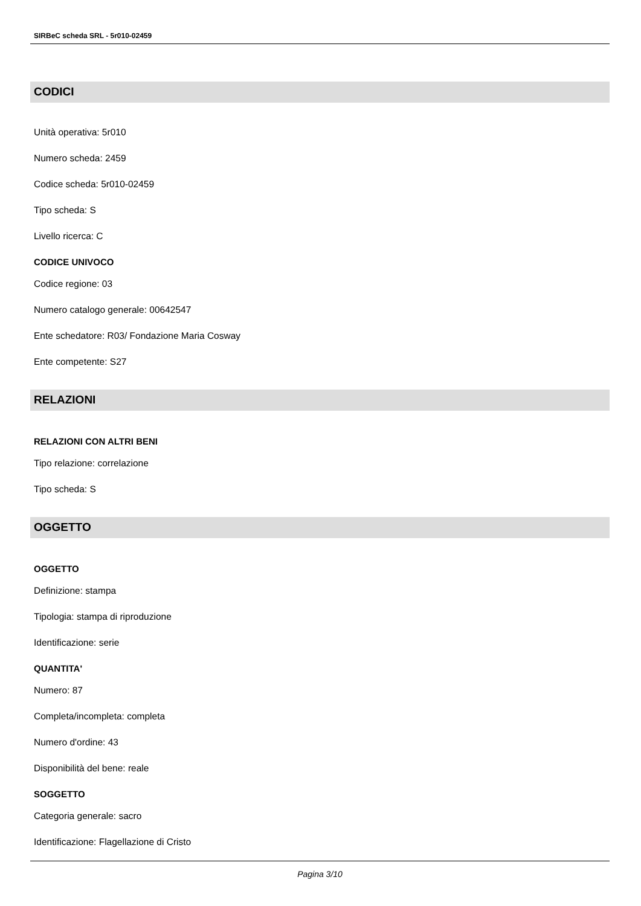SIRBeC scheda SRL - 5r010-02459
CODICI
Unità operativa: 5r010
Numero scheda: 2459
Codice scheda: 5r010-02459
Tipo scheda: S
Livello ricerca: C
CODICE UNIVOCO
Codice regione: 03
Numero catalogo generale: 00642547
Ente schedatore: R03/ Fondazione Maria Cosway
Ente competente: S27
RELAZIONI
RELAZIONI CON ALTRI BENI
Tipo relazione: correlazione
Tipo scheda: S
OGGETTO
OGGETTO
Definizione: stampa
Tipologia: stampa di riproduzione
Identificazione: serie
QUANTITA'
Numero: 87
Completa/incompleta: completa
Numero d'ordine: 43
Disponibilità del bene: reale
SOGGETTO
Categoria generale: sacro
Identificazione: Flagellazione di Cristo
Pagina 3/10